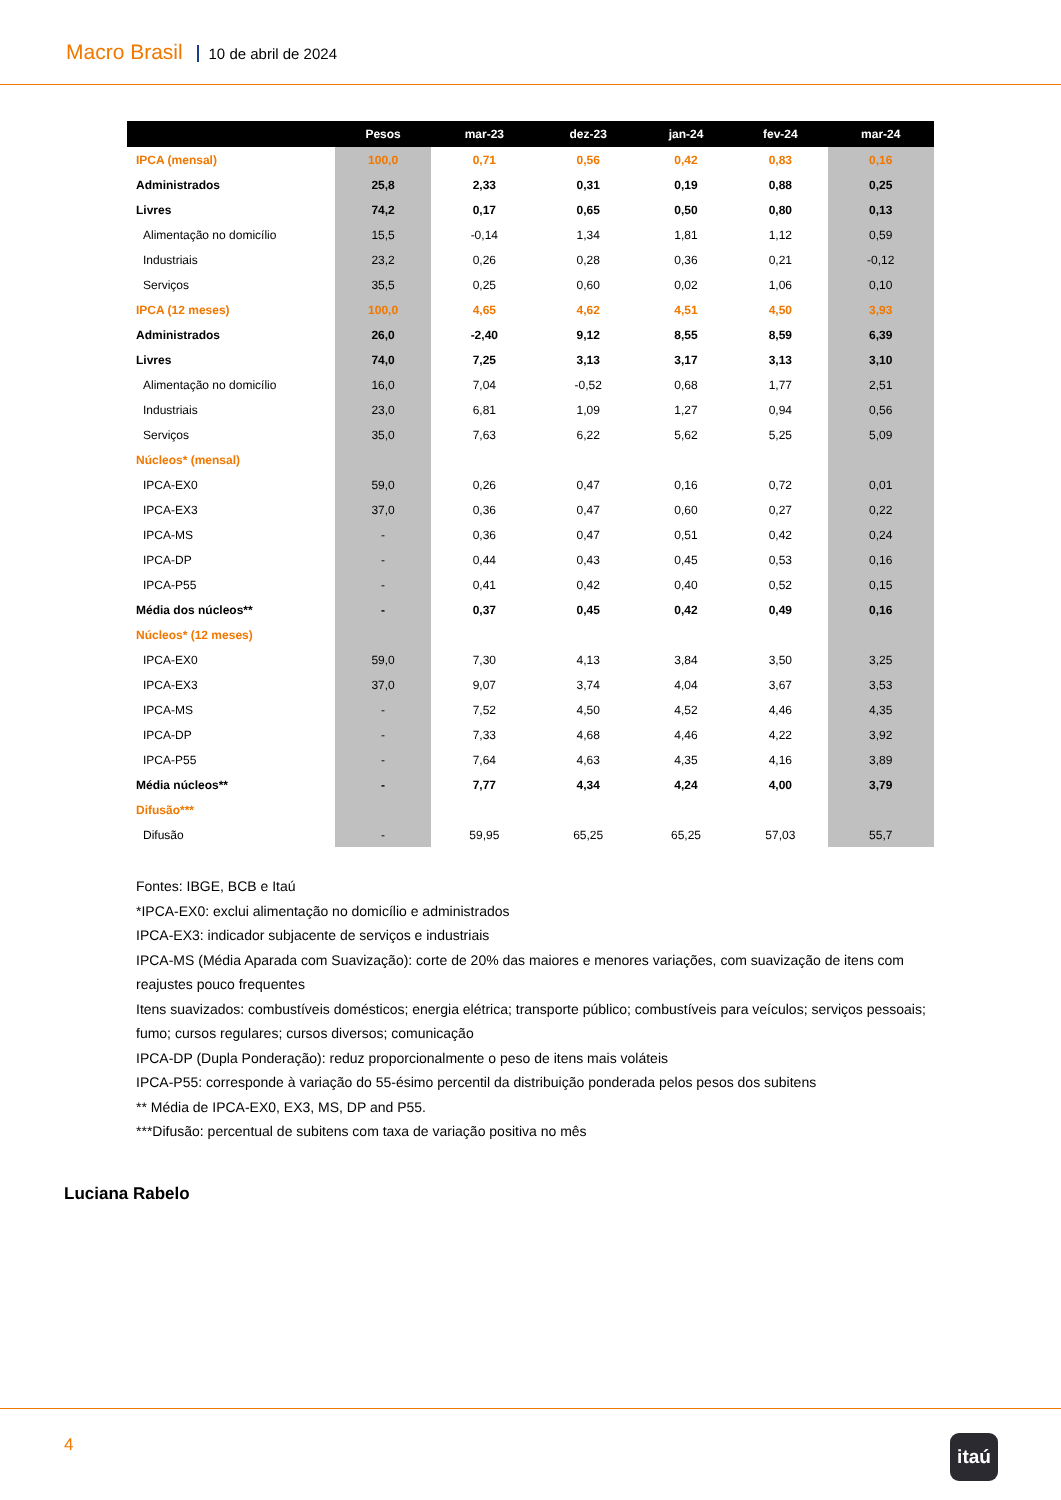Macro Brasil 10 de abril de 2024
| | Pesos | mar-23 | dez-23 | jan-24 | fev-24 | mar-24 |
| --- | --- | --- | --- | --- | --- | --- |
| IPCA (mensal) | 100,0 | 0,71 | 0,56 | 0,42 | 0,83 | 0,16 |
| Administrados | 25,8 | 2,33 | 0,31 | 0,19 | 0,88 | 0,25 |
| Livres | 74,2 | 0,17 | 0,65 | 0,50 | 0,80 | 0,13 |
| Alimentação no domicílio | 15,5 | -0,14 | 1,34 | 1,81 | 1,12 | 0,59 |
| Industriais | 23,2 | 0,26 | 0,28 | 0,36 | 0,21 | -0,12 |
| Serviços | 35,5 | 0,25 | 0,60 | 0,02 | 1,06 | 0,10 |
| IPCA (12 meses) | 100,0 | 4,65 | 4,62 | 4,51 | 4,50 | 3,93 |
| Administrados | 26,0 | -2,40 | 9,12 | 8,55 | 8,59 | 6,39 |
| Livres | 74,0 | 7,25 | 3,13 | 3,17 | 3,13 | 3,10 |
| Alimentação no domicílio | 16,0 | 7,04 | -0,52 | 0,68 | 1,77 | 2,51 |
| Industriais | 23,0 | 6,81 | 1,09 | 1,27 | 0,94 | 0,56 |
| Serviços | 35,0 | 7,63 | 6,22 | 5,62 | 5,25 | 5,09 |
| Núcleos* (mensal) | | | | | | |
| IPCA-EX0 | 59,0 | 0,26 | 0,47 | 0,16 | 0,72 | 0,01 |
| IPCA-EX3 | 37,0 | 0,36 | 0,47 | 0,60 | 0,27 | 0,22 |
| IPCA-MS | - | 0,36 | 0,47 | 0,51 | 0,42 | 0,24 |
| IPCA-DP | - | 0,44 | 0,43 | 0,45 | 0,53 | 0,16 |
| IPCA-P55 | - | 0,41 | 0,42 | 0,40 | 0,52 | 0,15 |
| Média dos núcleos** | - | 0,37 | 0,45 | 0,42 | 0,49 | 0,16 |
| Núcleos* (12 meses) | | | | | | |
| IPCA-EX0 | 59,0 | 7,30 | 4,13 | 3,84 | 3,50 | 3,25 |
| IPCA-EX3 | 37,0 | 9,07 | 3,74 | 4,04 | 3,67 | 3,53 |
| IPCA-MS | - | 7,52 | 4,50 | 4,52 | 4,46 | 4,35 |
| IPCA-DP | - | 7,33 | 4,68 | 4,46 | 4,22 | 3,92 |
| IPCA-P55 | - | 7,64 | 4,63 | 4,35 | 4,16 | 3,89 |
| Média núcleos** | - | 7,77 | 4,34 | 4,24 | 4,00 | 3,79 |
| Difusão*** | | | | | | |
| Difusão | - | 59,95 | 65,25 | 65,25 | 57,03 | 55,7 |
Fontes: IBGE, BCB e Itaú
*IPCA-EX0: exclui alimentação no domicílio e administrados
IPCA-EX3: indicador subjacente de serviços e industriais
IPCA-MS (Média Aparada com Suavização): corte de 20% das maiores e menores variações, com suavização de itens com reajustes pouco frequentes
Itens suavizados: combustíveis domésticos; energia elétrica; transporte público; combustíveis para veículos; serviços pessoais; fumo; cursos regulares; cursos diversos; comunicação
IPCA-DP (Dupla Ponderação): reduz proporcionalmente o peso de itens mais voláteis
IPCA-P55: corresponde à variação do 55-ésimo percentil da distribuição ponderada pelos pesos dos subitens
** Média de IPCA-EX0, EX3, MS, DP and P55.
***Difusão: percentual de subitens com taxa de variação positiva no mês
Luciana Rabelo
4 itaú